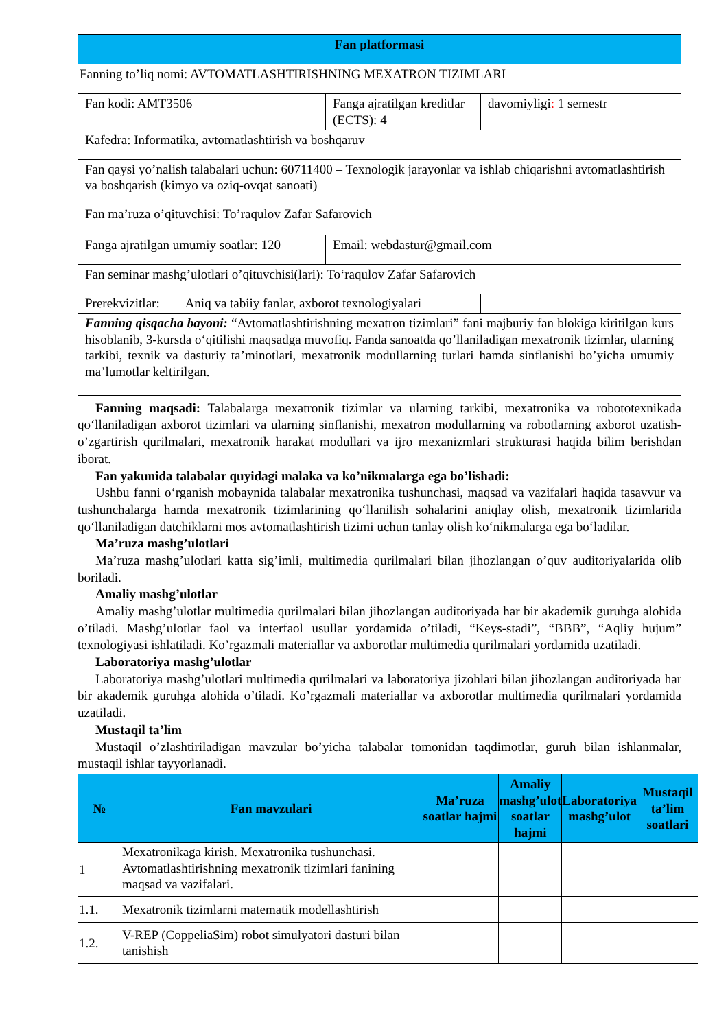| Fan platformasi | | |
| Fanning to’liq nomi: AVTOMATLASHTIRISHNING MEXATRON TIZIMLARI | | |
| Fan kodi: AMT3506 | Fanga ajratilgan kreditlar (ECTS): 4 | davomiyligi : 1 semestr |
| Kafedra: Informatika, avtomatlashtirish va boshqaruv | | |
| Fan qaysi yo’nalish talabalari uchun: 60711400 – Texnologik jarayonlar va ishlab chiqarishni avtomatlashtirish va boshqarish (kimyo va oziq-ovqat sanoati) | | |
| Fan ma’ruza o’qituvchisi: To’raqulov Zafar Safarovich | | |
| Fanga ajratilgan umumiy soatlar: 120 | Email: webdastur@gmail.com | |
| Fan seminar mashg’ulotlari o’qituvchisi(lari): To‘raqulov Zafar Safarovich | | |
| Prerekvizitlar: Aniq va tabiiy fanlar, axborot texnologiyalari | | |
| Fanning qisqacha bayoni: “Avtomatlashtirishning mexatron tizimlari” fani majburiy fan blokiga kiritilgan kurs hisoblanib, 3-kursda o‘qitilishi maqsadga muvofiq. Fanda sanoatda qo’llaniladigan mexatronik tizimlar, ularning tarkibi, texnik va dasturiy ta’minotlari, mexatronik modullarning turlari hamda sinflanishi bo’yicha umumiy ma’lumotlar keltirilgan. | | |
Fanning maqsadi: Talabalarga mexatronik tizimlar va ularning tarkibi, mexatronika va robototexnikada qo‘llaniladigan axborot tizimlari va ularning sinflanishi, mexatron modullarning va robotlarning axborot uzatish-o’zgartirish qurilmalari, mexatronik harakat modullari va ijro mexanizmlari strukturasi haqida bilim berishdan iborat.
Fan yakunida talabalar quyidagi malaka va ko’nikmalarga ega bo’lishadi:
Ushbu fanni o‘rganish mobaynida talabalar mexatronika tushunchasi, maqsad va vazifalari haqida tasavvur va tushunchalarga hamda mexatronik tizimlarining qo‘llanilish sohalarini aniqlay olish, mexatronik tizimlarida qo‘llaniladigan datchiklarni mos avtomatlashtirish tizimi uchun tanlay olish ko‘nikmalarga ega bo‘ladilar.
Ma’ruza mashg’ulotlari
Ma’ruza mashg’ulotlari katta sig’imli, multimedia qurilmalari bilan jihozlangan o’quv auditoriyalarida olib boriladi.
Amaliy mashg’ulotlar
Amaliy mashg’ulotlar multimedia qurilmalari bilan jihozlangan auditoriyada har bir akademik guruhga alohida o’tiladi. Mashg’ulotlar faol va interfaol usullar yordamida o’tiladi, “Keys-stadi”, “BBB”, “Aqliy hujum” texnologiyasi ishlatiladi. Ko’rgazmali materiallar va axborotlar multimedia qurilmalari yordamida uzatiladi.
Laboratoriya mashg’ulotlar
Laboratoriya mashg’ulotlari multimedia qurilmalari va laboratoriya jizohlari bilan jihozlangan auditoriyada har bir akademik guruhga alohida o’tiladi. Ko’rgazmali materiallar va axborotlar multimedia qurilmalari yordamida uzatiladi.
Mustaqil ta’lim
Mustaqil o’zlashtiriladigan mavzular bo’yicha talabalar tomonidan taqdimotlar, guruh bilan ishlanmalar, mustaqil ishlar tayyorlanadi.
| № | Fan mavzulari | Ma’ruza soatlar hajmi | Amaliy mashg’ulot soatlar hajmi | Laboratoriya mashg’ulot | Mustaqil ta’lim soatlari |
| --- | --- | --- | --- | --- | --- |
| 1 | Mexatronikaga kirish. Mexatronika tushunchasi. Avtomatlashtirishning mexatronik tizimlari fanining maqsad va vazifalari. | | | | |
| 1.1. | Mexatronik tizimlarni matematik modellashtirish | | | | |
| 1.2. | V-REP (CoppeliaSim) robot simulyatori dasturi bilan tanishish | | | | |